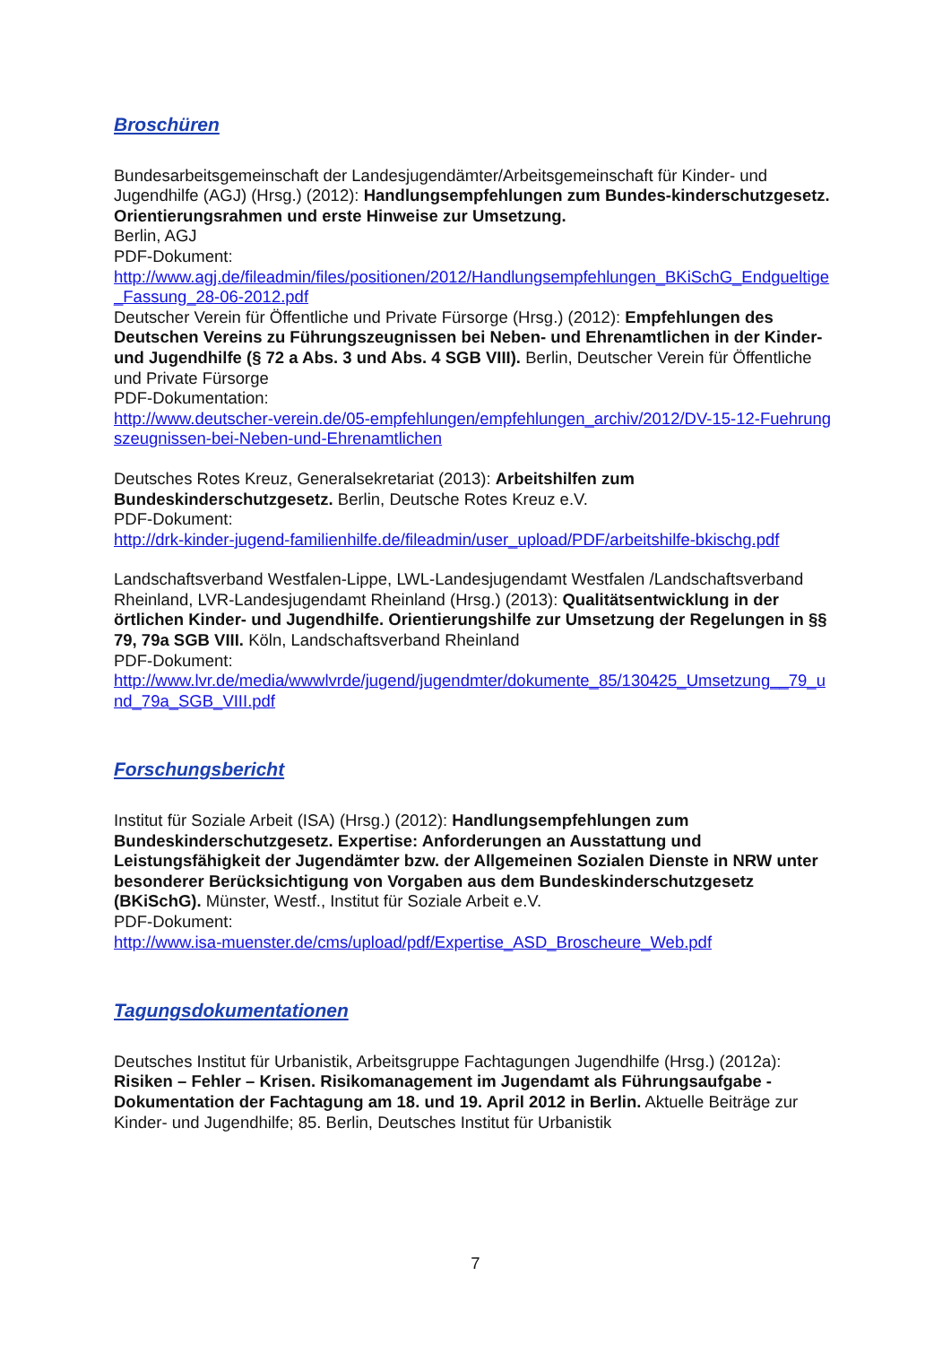Broschüren
Bundesarbeitsgemeinschaft der Landesjugendämter/Arbeitsgemeinschaft für Kinder- und Jugendhilfe (AGJ) (Hrsg.) (2012): Handlungsempfehlungen zum Bundes-kinderschutzgesetz. Orientierungsrahmen und erste Hinweise zur Umsetzung.
Berlin, AGJ
PDF-Dokument:
http://www.agj.de/fileadmin/files/positionen/2012/Handlungsempfehlungen_BKiSchG_Endgueltige_Fassung_28-06-2012.pdf
Deutscher Verein für Öffentliche und Private Fürsorge (Hrsg.) (2012): Empfehlungen des Deutschen Vereins zu Führungszeugnissen bei Neben- und Ehrenamtlichen in der Kinder- und Jugendhilfe (§ 72 a Abs. 3 und Abs. 4 SGB VIII). Berlin, Deutscher Verein für Öffentliche und Private Fürsorge
PDF-Dokumentation:
http://www.deutscher-verein.de/05-empfehlungen/empfehlungen_archiv/2012/DV-15-12-Fuehrungszeugnissen-bei-Neben-und-Ehrenamtlichen
Deutsches Rotes Kreuz, Generalsekretariat (2013): Arbeitshilfen zum Bundeskinderschutzgesetz. Berlin, Deutsche Rotes Kreuz e.V.
PDF-Dokument:
http://drk-kinder-jugend-familienhilfe.de/fileadmin/user_upload/PDF/arbeitshilfe-bkischg.pdf
Landschaftsverband Westfalen-Lippe, LWL-Landesjugendamt Westfalen /Landschaftsverband Rheinland, LVR-Landesjugendamt Rheinland (Hrsg.) (2013): Qualitätsentwicklung in der örtlichen Kinder- und Jugendhilfe. Orientierungshilfe zur Umsetzung der Regelungen in §§ 79, 79a SGB VIII. Köln, Landschaftsverband Rheinland
PDF-Dokument:
http://www.lvr.de/media/wwwlvrde/jugend/jugendmter/dokumente_85/130425_Umsetzung__79_und_79a_SGB_VIII.pdf
Forschungsbericht
Institut für Soziale Arbeit (ISA) (Hrsg.) (2012): Handlungsempfehlungen zum Bundeskinderschutzgesetz. Expertise: Anforderungen an Ausstattung und Leistungsfähigkeit der Jugendämter bzw. der Allgemeinen Sozialen Dienste in NRW unter besonderer Berücksichtigung von Vorgaben aus dem Bundeskinderschutzgesetz (BKiSchG). Münster, Westf., Institut für Soziale Arbeit e.V.
PDF-Dokument:
http://www.isa-muenster.de/cms/upload/pdf/Expertise_ASD_Broscheure_Web.pdf
Tagungsdokumentationen
Deutsches Institut für Urbanistik, Arbeitsgruppe Fachtagungen Jugendhilfe (Hrsg.) (2012a): Risiken – Fehler – Krisen. Risikomanagement im Jugendamt als Führungsaufgabe - Dokumentation der Fachtagung am 18. und 19. April 2012 in Berlin. Aktuelle Beiträge zur Kinder- und Jugendhilfe; 85. Berlin, Deutsches Institut für Urbanistik
7